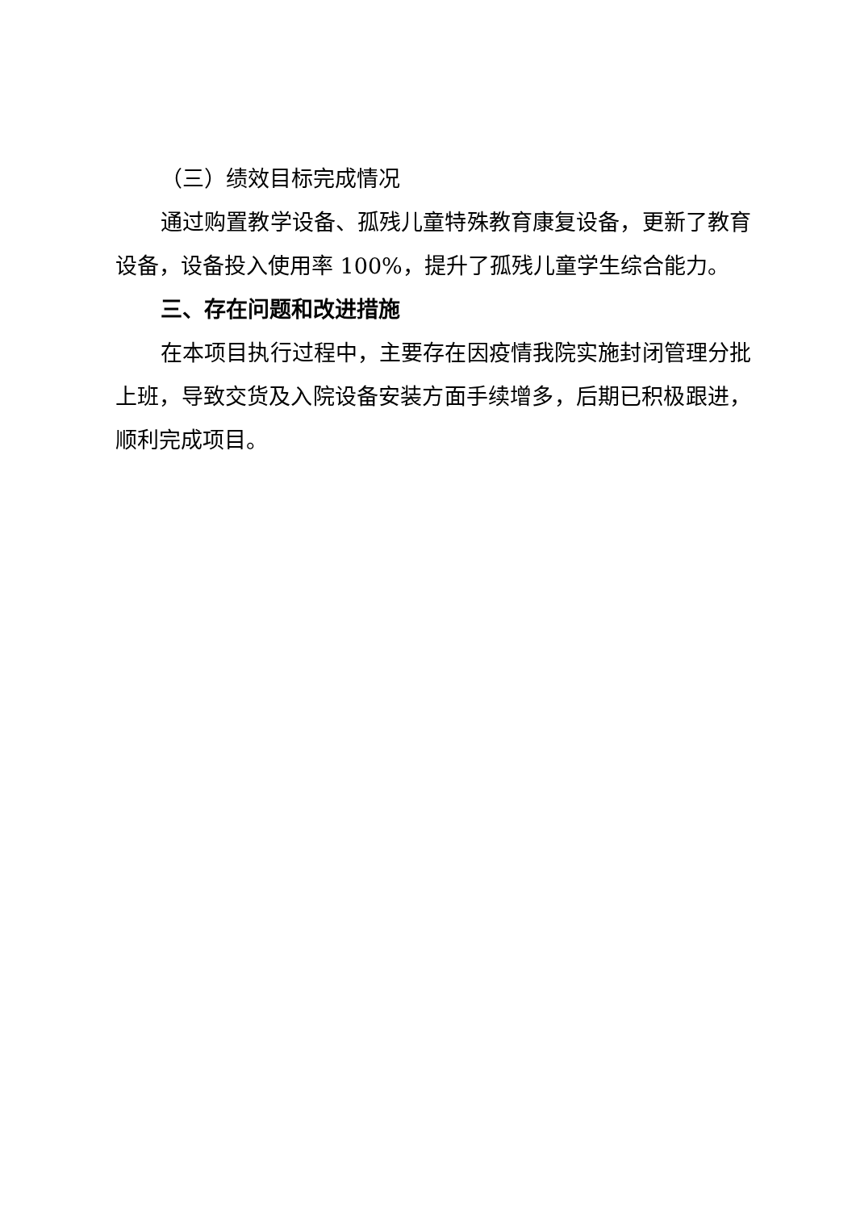（三）绩效目标完成情况
通过购置教学设备、孤残儿童特殊教育康复设备，更新了教育设备，设备投入使用率 100%，提升了孤残儿童学生综合能力。
三、存在问题和改进措施
在本项目执行过程中，主要存在因疫情我院实施封闭管理分批上班，导致交货及入院设备安装方面手续增多，后期已积极跟进，顺利完成项目。